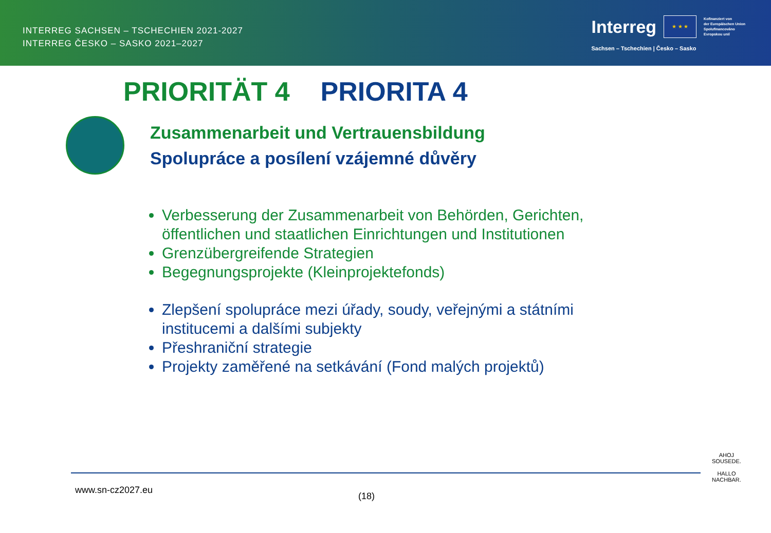INTERREG SACHSEN – TSCHECHIEN 2021-2027
INTERREG ČESKO – SASKO 2021–2027
Interreg
★ ★ ★
Kofinanziert von
der Europäischen Union
Spolufinancováno
Evropskou unií
Sachsen – Tschechien | Česko – Sasko
PRIORITÄT 4 PRIORITA 4
Zusammenarbeit und Vertrauensbildung
Spolupráce a posílení vzájemné důvěry
Verbesserung der Zusammenarbeit von Behörden, Gerichten, öffentlichen und staatlichen Einrichtungen und Institutionen
Grenzübergreifende Strategien
Begegnungsprojekte (Kleinprojektefonds)
Zlepšení spolupráce mezi úřady, soudy, veřejnými a státními institucemi a dalšími subjekty
Přeshraniční strategie
Projekty zaměřené na setkávání (Fond malých projektů)
www.sn-cz2027.eu (18)
AHOJ
SOUSEDE.
HALLO
NACHBAR.